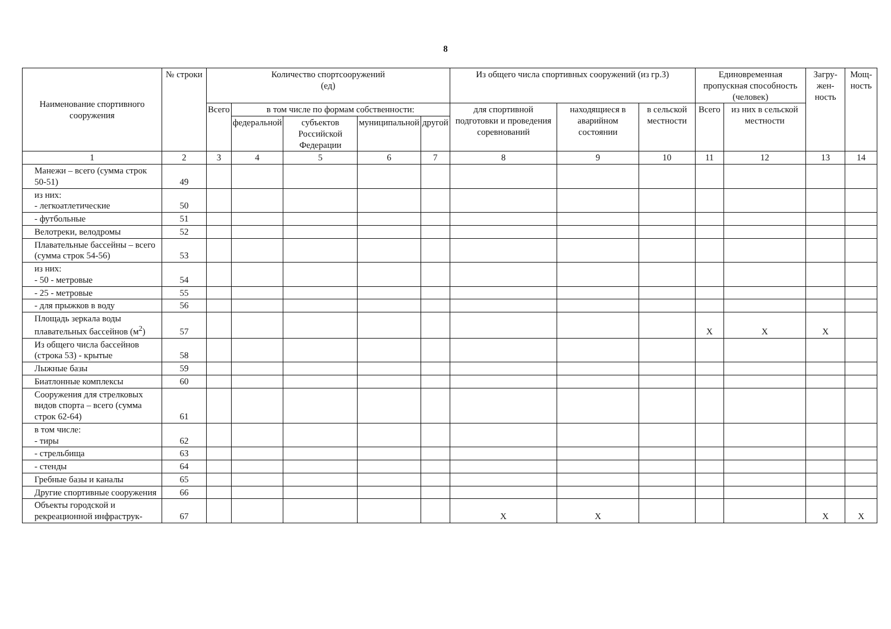8
| Наименование спортивного сооружения | № строки | Количество спортсооружений (ед) | | | | | Из общего числа спортивных сооружений (из гр.3) | | | Единовременная пропускная способность (человек) | | Загру-жен-ность | Мощ-ность |
| --- | --- | --- | --- | --- | --- | --- | --- | --- | --- | --- | --- | --- | --- |
| | | Всего | в том числе по формам собственности: | | | | для спортивной подготовки и проведения соревнований | находящиеся в аварийном состоянии | в сельской местности | Всего | из них в сельской местности | | |
| | | | федеральной | субъектов Российской Федерации | муниципальной | другой | | | | | | | |
| 1 | 2 | 3 | 4 | 5 | 6 | 7 | 8 | 9 | 10 | 11 | 12 | 13 | 14 |
| Манежи – всего (сумма строк 50-51) | 49 | | | | | | | | | | | | |
| из них: - легкоатлетические | 50 | | | | | | | | | | | | |
| - футбольные | 51 | | | | | | | | | | | | |
| Велотреки, велодромы | 52 | | | | | | | | | | | | |
| Плавательные бассейны – всего (сумма строк 54-56) | 53 | | | | | | | | | | | | |
| из них: - 50 - метровые | 54 | | | | | | | | | | | | |
| - 25 - метровые | 55 | | | | | | | | | | | | |
| - для прыжков в воду | 56 | | | | | | | | | | | | |
| Площадь зеркала воды плавательных бассейнов (м<sup>2</sup>) | 57 | | | | | | | | | X | X | X | |
| Из общего числа бассейнов (строка 53) - крытые | 58 | | | | | | | | | | | | |
| Лыжные базы | 59 | | | | | | | | | | | | |
| Биатлонные комплексы | 60 | | | | | | | | | | | | |
| Сооружения для стрелковых видов спорта – всего (сумма строк 62-64) | 61 | | | | | | | | | | | | |
| в том числе: - тиры | 62 | | | | | | | | | | | | |
| - стрельбища | 63 | | | | | | | | | | | | |
| - стенды | 64 | | | | | | | | | | | | |
| Гребные базы и каналы | 65 | | | | | | | | | | | | |
| Другие спортивные сооружения | 66 | | | | | | | | | | | | |
| Объекты городской и рекреационной инфраструк- | 67 | | | | | | X | X | | | | X | X |